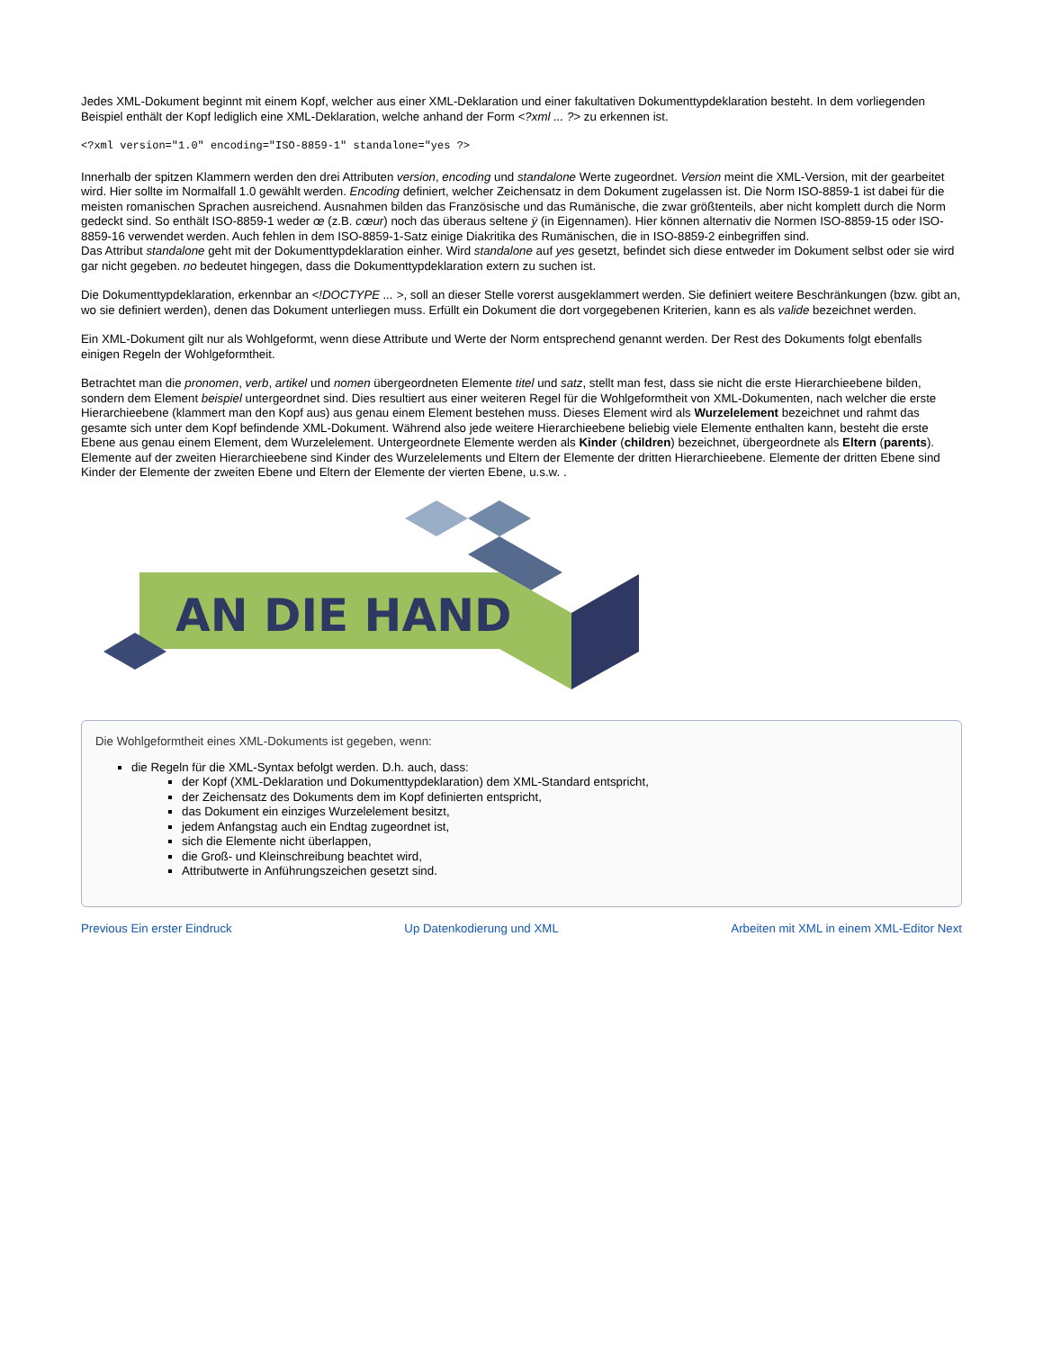Jedes XML-Dokument beginnt mit einem Kopf, welcher aus einer XML-Deklaration und einer fakultativen Dokumenttypdeklaration besteht. In dem vorliegenden Beispiel enthält der Kopf lediglich eine XML-Deklaration, welche anhand der Form <?xml ... ?> zu erkennen ist.
<?xml version="1.0" encoding="ISO-8859-1" standalone="yes ?>
Innerhalb der spitzen Klammern werden den drei Attributen version, encoding und standalone Werte zugeordnet. Version meint die XML-Version, mit der gearbeitet wird. Hier sollte im Normalfall 1.0 gewählt werden. Encoding definiert, welcher Zeichensatz in dem Dokument zugelassen ist. Die Norm ISO-8859-1 ist dabei für die meisten romanischen Sprachen ausreichend. Ausnahmen bilden das Französische und das Rumänische, die zwar größtenteils, aber nicht komplett durch die Norm gedeckt sind. So enthält ISO-8859-1 weder œ (z.B. cœur) noch das überaus seltene ÿ (in Eigennamen). Hier können alternativ die Normen ISO-8859-15 oder ISO-8859-16 verwendet werden. Auch fehlen in dem ISO-8859-1-Satz einige Diakritika des Rumänischen, die in ISO-8859-2 einbegriffen sind.
Das Attribut standalone geht mit der Dokumenttypdeklaration einher. Wird standalone auf yes gesetzt, befindet sich diese entweder im Dokument selbst oder sie wird gar nicht gegeben. no bedeutet hingegen, dass die Dokumenttypdeklaration extern zu suchen ist.
Die Dokumenttypdeklaration, erkennbar an <!DOCTYPE ... >, soll an dieser Stelle vorerst ausgeklammert werden. Sie definiert weitere Beschränkungen (bzw. gibt an, wo sie definiert werden), denen das Dokument unterliegen muss. Erfüllt ein Dokument die dort vorgegebenen Kriterien, kann es als valide bezeichnet werden.
Ein XML-Dokument gilt nur als Wohlgeformt, wenn diese Attribute und Werte der Norm entsprechend genannt werden. Der Rest des Dokuments folgt ebenfalls einigen Regeln der Wohlgeformtheit.
Betrachtet man die pronomen, verb, artikel und nomen übergeordneten Elemente titel und satz, stellt man fest, dass sie nicht die erste Hierarchieebene bilden, sondern dem Element beispiel untergeordnet sind. Dies resultiert aus einer weiteren Regel für die Wohlgeformtheit von XML-Dokumenten, nach welcher die erste Hierarchieebene (klammert man den Kopf aus) aus genau einem Element bestehen muss. Dieses Element wird als Wurzelelement bezeichnet und rahmt das gesamte sich unter dem Kopf befindende XML-Dokument. Während also jede weitere Hierarchieebene beliebig viele Elemente enthalten kann, besteht die erste Ebene aus genau einem Element, dem Wurzelelement. Untergeordnete Elemente werden als Kinder (children) bezeichnet, übergeordnete als Eltern (parents). Elemente auf der zweiten Hierarchieebene sind Kinder des Wurzelelements und Eltern der Elemente der dritten Hierarchieebene. Elemente der dritten Ebene sind Kinder der Elemente der zweiten Ebene und Eltern der Elemente der vierten Ebene, u.s.w. .
AN DIE HAND
Die Wohlgeformtheit eines XML-Dokuments ist gegeben, wenn:
die Regeln für die XML-Syntax befolgt werden. D.h. auch, dass:
der Kopf (XML-Deklaration und Dokumenttypdeklaration) dem XML-Standard entspricht,
der Zeichensatz des Dokuments dem im Kopf definierten entspricht,
das Dokument ein einziges Wurzelelement besitzt,
jedem Anfangstag auch ein Endtag zugeordnet ist,
sich die Elemente nicht überlappen,
die Groß- und Kleinschreibung beachtet wird,
Attributwerte in Anführungszeichen gesetzt sind.
Previous Ein erster Eindruck Up Datenkodierung und XML Arbeiten mit XML in einem XML-Editor Next